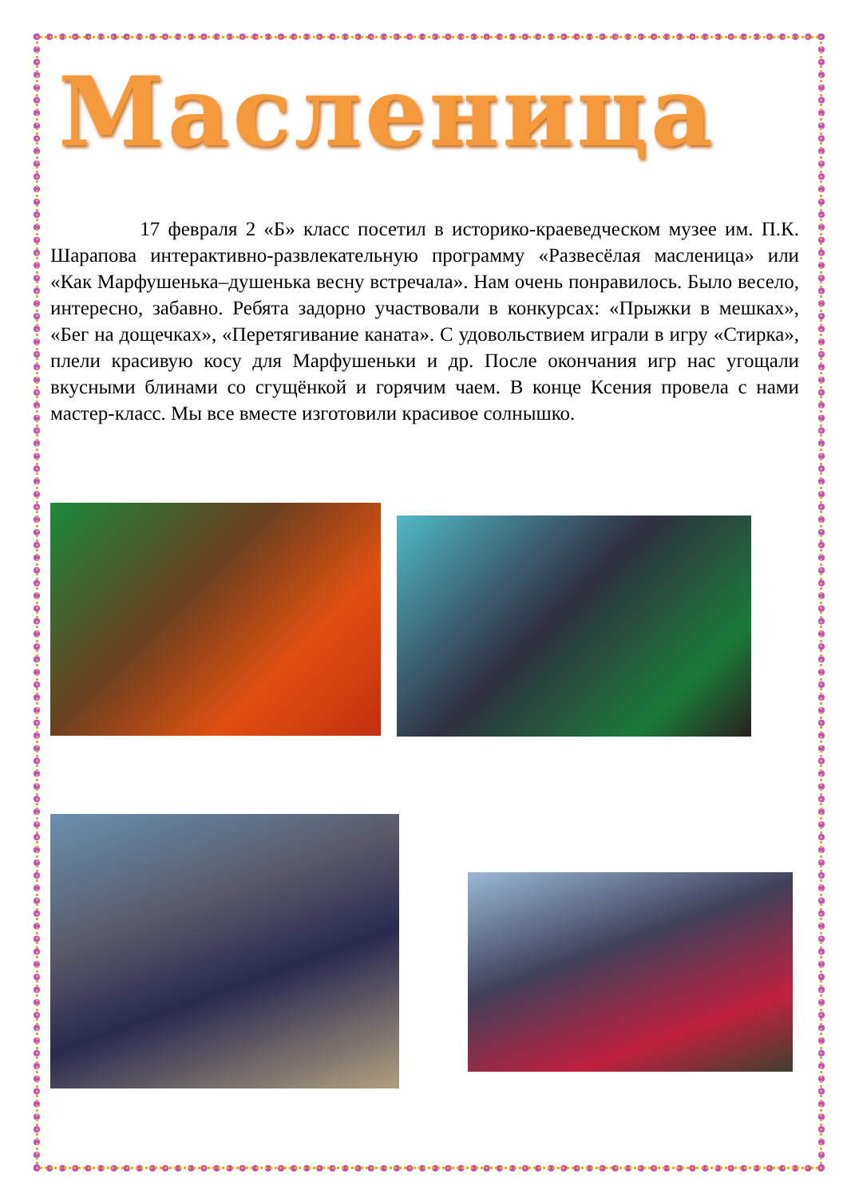Масленица
17 февраля 2 «Б» класс посетил в историко-краеведческом музее им. П.К. Шарапова интерактивно-развлекательную программу «Развесёлая масленица» или «Как Марфушенька–душенька весну встречала». Нам очень понравилось. Было весело, интересно, забавно. Ребята задорно участвовали в конкурсах: «Прыжки в мешках», «Бег на дощечках», «Перетягивание каната». С удовольствием играли в игру «Стирка», плели красивую косу для Марфушеньки и др. После окончания игр нас угощали вкусными блинами со сгущёнкой и горячим чаем. В конце Ксения провела с нами мастер-класс. Мы все вместе изготовили красивое солнышко.